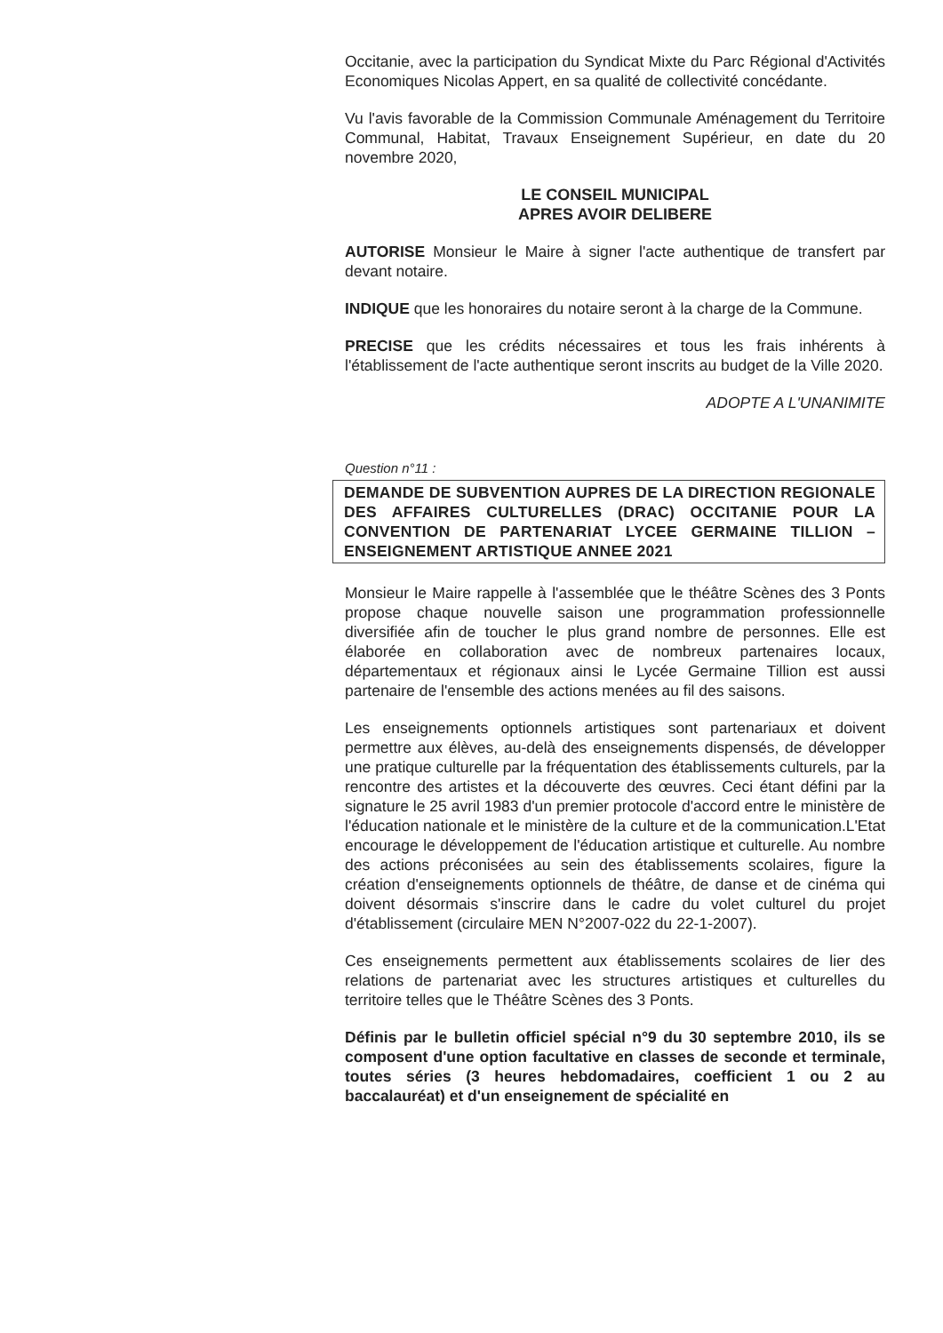Occitanie, avec la participation du Syndicat Mixte du Parc Régional d'Activités Economiques Nicolas Appert, en sa qualité de collectivité concédante.
Vu l'avis favorable de la Commission Communale Aménagement du Territoire Communal, Habitat, Travaux Enseignement Supérieur, en date du 20 novembre 2020,
LE CONSEIL MUNICIPAL
APRES AVOIR DELIBERE
AUTORISE Monsieur le Maire à signer l'acte authentique de transfert par devant notaire.
INDIQUE que les honoraires du notaire seront à la charge de la Commune.
PRECISE que les crédits nécessaires et tous les frais inhérents à l'établissement de l'acte authentique seront inscrits au budget de la Ville 2020.
ADOPTE A L'UNANIMITE
Question n°11 :
DEMANDE DE SUBVENTION AUPRES DE LA DIRECTION REGIONALE DES AFFAIRES CULTURELLES (DRAC) OCCITANIE POUR LA CONVENTION DE PARTENARIAT LYCEE GERMAINE TILLION – ENSEIGNEMENT ARTISTIQUE ANNEE 2021
Monsieur le Maire rappelle à l'assemblée que le théâtre Scènes des 3 Ponts propose chaque nouvelle saison une programmation professionnelle diversifiée afin de toucher le plus grand nombre de personnes. Elle est élaborée en collaboration avec de nombreux partenaires locaux, départementaux et régionaux ainsi le Lycée Germaine Tillion est aussi partenaire de l'ensemble des actions menées au fil des saisons.
Les enseignements optionnels artistiques sont partenariaux et doivent permettre aux élèves, au-delà des enseignements dispensés, de développer une pratique culturelle par la fréquentation des établissements culturels, par la rencontre des artistes et la découverte des œuvres. Ceci étant défini par la signature le 25 avril 1983 d'un premier protocole d'accord entre le ministère de l'éducation nationale et le ministère de la culture et de la communication.L'Etat encourage le développement de l'éducation artistique et culturelle. Au nombre des actions préconisées au sein des établissements scolaires, figure la création d'enseignements optionnels de théâtre, de danse et de cinéma qui doivent désormais s'inscrire dans le cadre du volet culturel du projet d'établissement (circulaire MEN N°2007-022 du 22-1-2007).
Ces enseignements permettent aux établissements scolaires de lier des relations de partenariat avec les structures artistiques et culturelles du territoire telles que le Théâtre Scènes des 3 Ponts.
Définis par le bulletin officiel spécial n°9 du 30 septembre 2010, ils se composent d'une option facultative en classes de seconde et terminale, toutes séries (3 heures hebdomadaires, coefficient 1 ou 2 au baccalauréat) et d'un enseignement de spécialité en